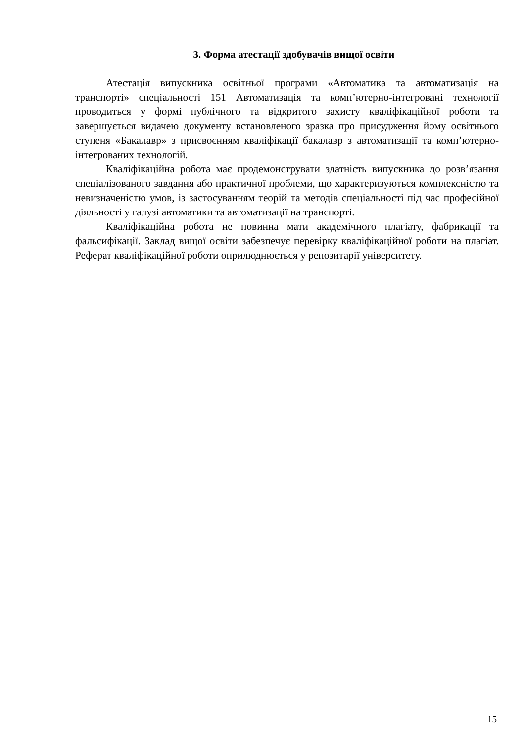3. Форма атестації здобувачів вищої освіти
Атестація випускника освітньої програми «Автоматика та автоматизація на транспорті» спеціальності 151 Автоматизація та комп’ютерно-інтегровані технології проводиться у формі публічного та відкритого захисту кваліфікаційної роботи та завершується видачею документу встановленого зразка про присудження йому освітнього ступеня «Бакалавр» з присвоєнням кваліфікації бакалавр з автоматизації та комп’ютерно-інтегрованих технологій.
Кваліфікаційна робота має продемонструвати здатність випускника до розв’язання спеціалізованого завдання або практичної проблеми, що характеризуються комплексністю та невизначеністю умов, із застосуванням теорій та методів спеціальності під час професійної діяльності у галузі автоматики та автоматизації на транспорті.
Кваліфікаційна робота не повинна мати академічного плагіату, фабрикації та фальсифікації. Заклад вищої освіти забезпечує перевірку кваліфікаційної роботи на плагіат. Реферат кваліфікаційної роботи оприлюднюється у репозитарії університету.
15